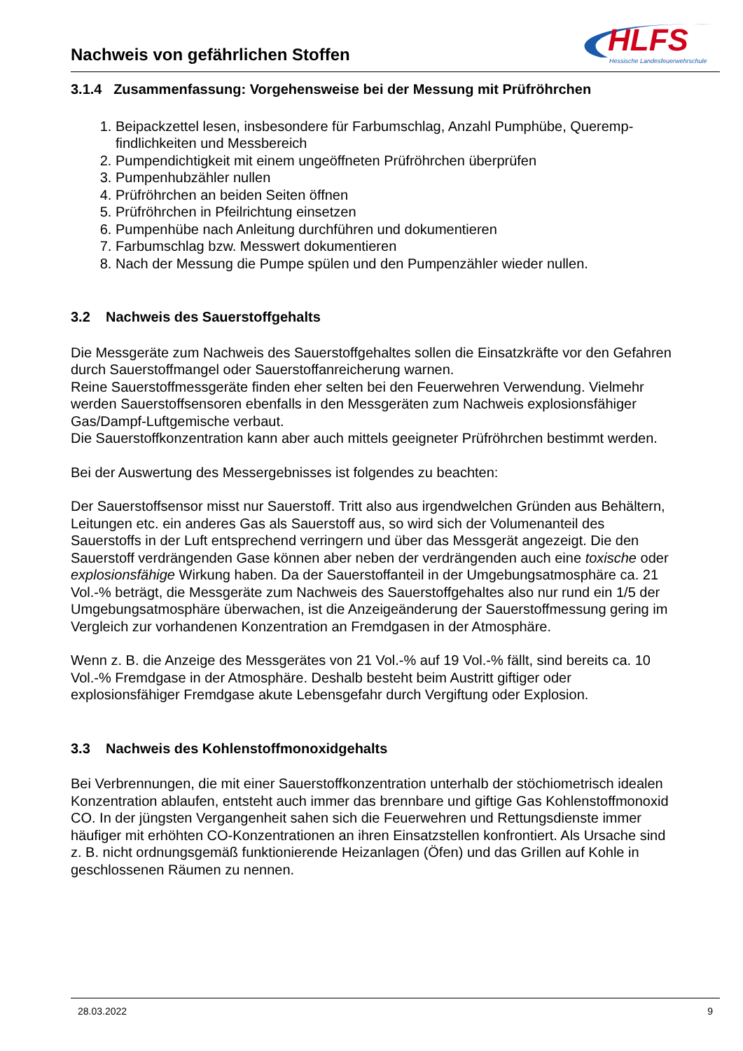Nachweis von gefährlichen Stoffen
HLFS
Hessische Landesfeuerwehrschule
3.1.4 Zusammenfassung: Vorgehensweise bei der Messung mit Prüfröhrchen
1. Beipackzettel lesen, insbesondere für Farbumschlag, Anzahl Pumphübe, Queremp­findlichkeiten und Messbereich
2. Pumpendichtigkeit mit einem ungeöffneten Prüfröhrchen überprüfen
3. Pumpenhubzähler nullen
4. Prüfröhrchen an beiden Seiten öffnen
5. Prüfröhrchen in Pfeilrichtung einsetzen
6. Pumpenhübe nach Anleitung durchführen und dokumentieren
7. Farbumschlag bzw. Messwert dokumentieren
8. Nach der Messung die Pumpe spülen und den Pumpenzähler wieder nullen.
3.2 Nachweis des Sauerstoffgehalts
Die Messgeräte zum Nachweis des Sauerstoffgehaltes sollen die Einsatzkräfte vor den Gefahren durch Sauerstoffmangel oder Sauerstoffanreicherung warnen.
Reine Sauerstoffmessgeräte finden eher selten bei den Feuerwehren Verwendung. Vielmehr werden Sauerstoffsensoren ebenfalls in den Messgeräten zum Nachweis explosionsfähiger Gas/Dampf-Luftgemische verbaut.
Die Sauerstoffkonzentration kann aber auch mittels geeigneter Prüfröhrchen bestimmt werden.
Bei der Auswertung des Messergebnisses ist folgendes zu beachten:
Der Sauerstoffsensor misst nur Sauerstoff. Tritt also aus irgendwelchen Gründen aus Behältern, Leitungen etc. ein anderes Gas als Sauerstoff aus, so wird sich der Volumenanteil des Sauerstoffs in der Luft entsprechend verringern und über das Messgerät angezeigt. Die den Sauerstoff verdrängenden Gase können aber neben der verdrängenden auch eine toxische oder explosionsfähige Wirkung haben. Da der Sauerstoffanteil in der Umgebungsatmosphäre ca. 21 Vol.-% beträgt, die Messgeräte zum Nachweis des Sauerstoffgehaltes also nur rund ein 1/5 der Umgebungsatmosphäre überwachen, ist die Anzeigeänderung der Sauerstoffmessung gering im Vergleich zur vorhandenen Konzentration an Fremdgasen in der Atmosphäre.
Wenn z. B. die Anzeige des Messgerätes von 21 Vol.-% auf 19 Vol.-% fällt, sind bereits ca. 10 Vol.-% Fremdgase in der Atmosphäre. Deshalb besteht beim Austritt giftiger oder explosionsfähiger Fremdgase akute Lebensgefahr durch Vergiftung oder Explosion.
3.3 Nachweis des Kohlenstoffmonoxidgehalts
Bei Verbrennungen, die mit einer Sauerstoffkonzentration unterhalb der stöchiometrisch idealen Konzentration ablaufen, entsteht auch immer das brennbare und giftige Gas Kohlenstoffmonoxid CO. In der jüngsten Vergangenheit sahen sich die Feuerwehren und Rettungsdienste immer häufiger mit erhöhten CO-Konzentrationen an ihren Einsatzstellen konfrontiert. Als Ursache sind z. B. nicht ordnungsgemäß funktionierende Heizanlagen (Öfen) und das Grillen auf Kohle in geschlossenen Räumen zu nennen.
28.03.2022 9